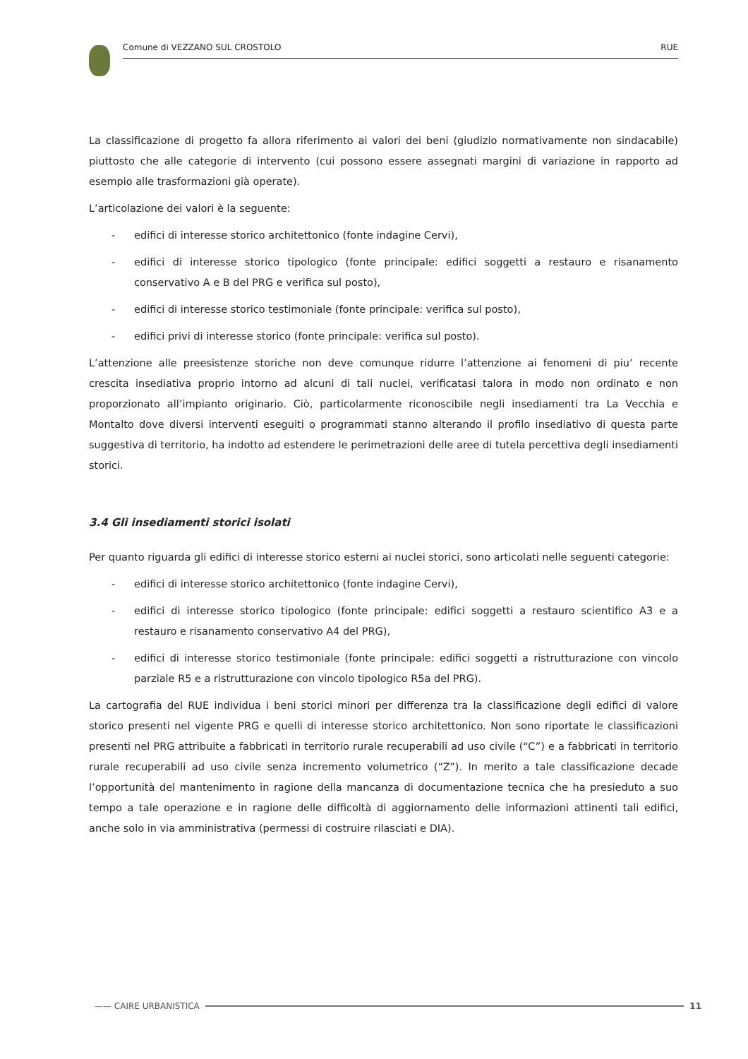Comune di VEZZANO SUL CROSTOLO RUE
La classificazione di progetto fa allora riferimento ai valori dei beni (giudizio normativamente non sindacabile) piuttosto che alle categorie di intervento (cui possono essere assegnati margini di variazione in rapporto ad esempio alle trasformazioni già operate).
L’articolazione dei valori è la seguente:
- edifici di interesse storico architettonico (fonte indagine Cervi),
- edifici di interesse storico tipologico (fonte principale: edifici soggetti a restauro e risanamento conservativo A e B del PRG e verifica sul posto),
- edifici di interesse storico testimoniale (fonte principale: verifica sul posto),
- edifici privi di interesse storico (fonte principale: verifica sul posto).
L’attenzione alle preesistenze storiche non deve comunque ridurre l’attenzione ai fenomeni di piu’ recente crescita insediativa proprio intorno ad alcuni di tali nuclei, verificatasi talora in modo non ordinato e non proporzionato all’impianto originario. Ciò, particolarmente riconoscibile negli insediamenti tra La Vecchia e Montalto dove diversi interventi eseguiti o programmati stanno alterando il profilo insediativo di questa parte suggestiva di territorio, ha indotto ad estendere le perimetrazioni delle aree di tutela percettiva degli insediamenti storici.
3.4 Gli insediamenti storici isolati
Per quanto riguarda gli edifici di interesse storico esterni ai nuclei storici, sono articolati nelle seguenti categorie:
- edifici di interesse storico architettonico (fonte indagine Cervi),
- edifici di interesse storico tipologico (fonte principale: edifici soggetti a restauro scientifico A3 e a restauro e risanamento conservativo A4 del PRG),
- edifici di interesse storico testimoniale (fonte principale: edifici soggetti a ristrutturazione con vincolo parziale R5 e a ristrutturazione con vincolo tipologico R5a del PRG).
La cartografia del RUE individua i beni storici minori per differenza tra la classificazione degli edifici di valore storico presenti nel vigente PRG e quelli di interesse storico architettonico. Non sono riportate le classificazioni presenti nel PRG attribuite a fabbricati in territorio rurale recuperabili ad uso civile (“C”) e a fabbricati in territorio rurale recuperabili ad uso civile senza incremento volumetrico (“Z”). In merito a tale classificazione decade l’opportunità del mantenimento in ragione della mancanza di documentazione tecnica che ha presieduto a suo tempo a tale operazione e in ragione delle difficoltà di aggiornamento delle informazioni attinenti tali edifici, anche solo in via amministrativa (permessi di costruire rilasciati e DIA).
—— CAIRE URBANISTICA 11